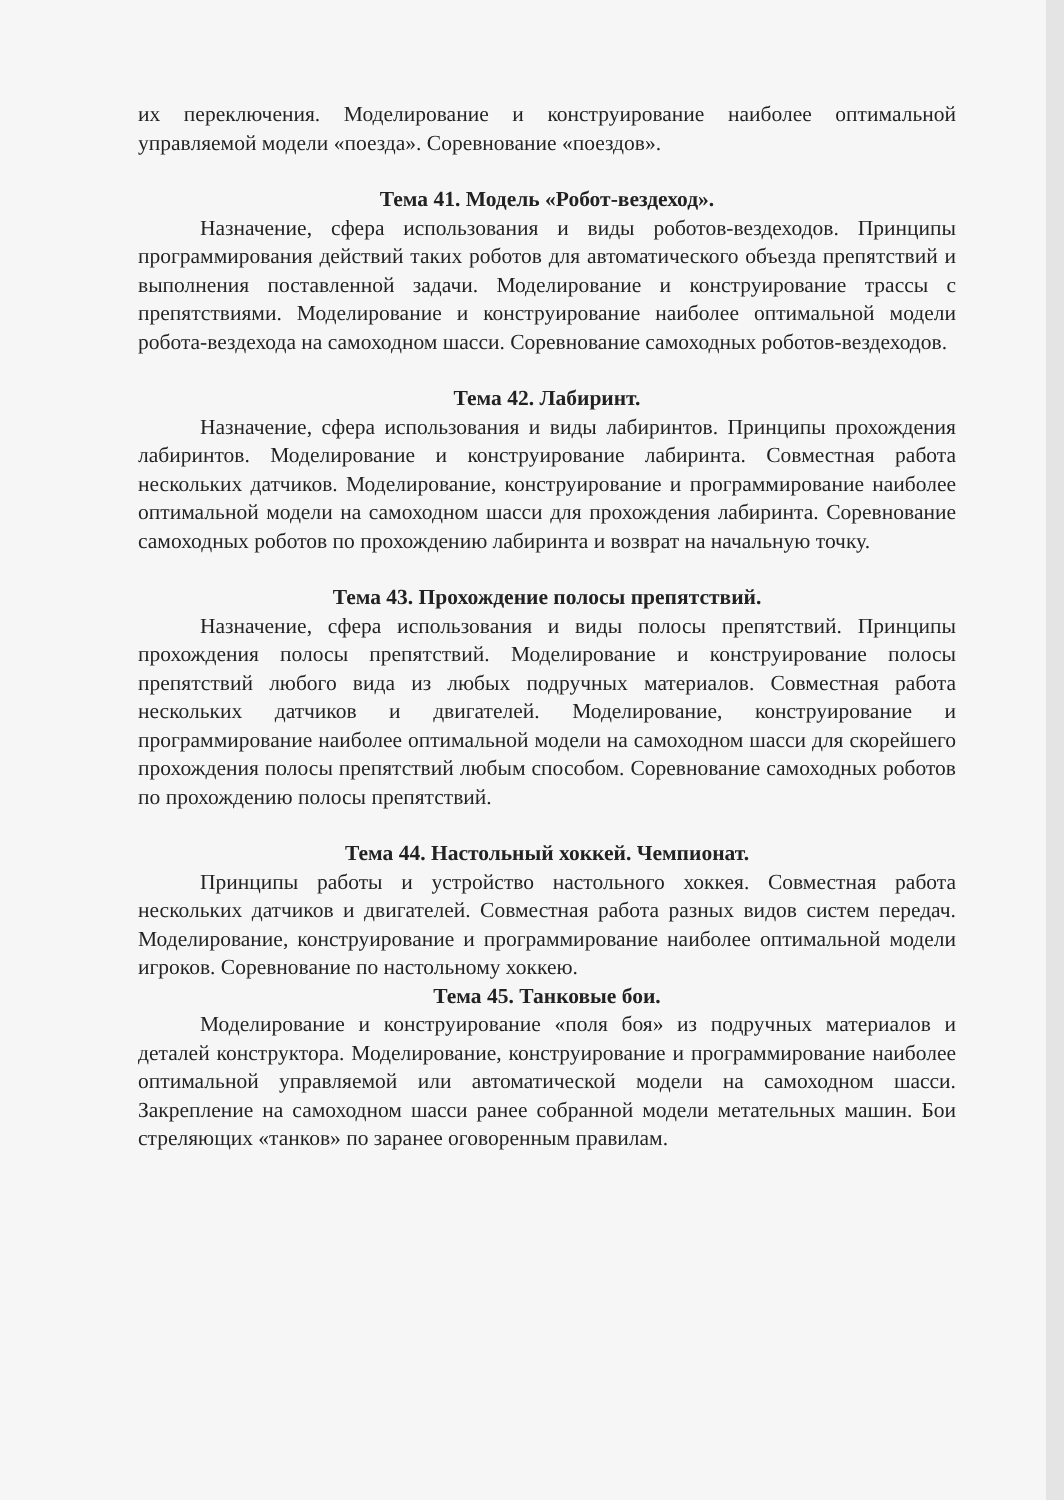их переключения. Моделирование и конструирование наиболее оптимальной управляемой модели «поезда». Соревнование «поездов».
Тема 41. Модель «Робот-вездеход».
Назначение, сфера использования и виды роботов-вездеходов. Принципы программирования действий таких роботов для автоматического объезда препятствий и выполнения поставленной задачи. Моделирование и конструирование трассы с препятствиями. Моделирование и конструирование наиболее оптимальной модели робота-вездехода на самоходном шасси. Соревнование самоходных роботов-вездеходов.
Тема 42. Лабиринт.
Назначение, сфера использования и виды лабиринтов. Принципы прохождения лабиринтов. Моделирование и конструирование лабиринта. Совместная работа нескольких датчиков. Моделирование, конструирование и программирование наиболее оптимальной модели на самоходном шасси для прохождения лабиринта. Соревнование самоходных роботов по прохождению лабиринта и возврат на начальную точку.
Тема 43. Прохождение полосы препятствий.
Назначение, сфера использования и виды полосы препятствий. Принципы прохождения полосы препятствий. Моделирование и конструирование полосы препятствий любого вида из любых подручных материалов. Совместная работа нескольких датчиков и двигателей. Моделирование, конструирование и программирование наиболее оптимальной модели на самоходном шасси для скорейшего прохождения полосы препятствий любым способом. Соревнование самоходных роботов по прохождению полосы препятствий.
Тема 44. Настольный хоккей. Чемпионат.
Принципы работы и устройство настольного хоккея. Совместная работа нескольких датчиков и двигателей. Совместная работа разных видов систем передач. Моделирование, конструирование и программирование наиболее оптимальной модели игроков. Соревнование по настольному хоккею.
Тема 45. Танковые бои.
Моделирование и конструирование «поля боя» из подручных материалов и деталей конструктора. Моделирование, конструирование и программирование наиболее оптимальной управляемой или автоматической модели на самоходном шасси. Закрепление на самоходном шасси ранее собранной модели метательных машин. Бои стреляющих «танков» по заранее оговоренным правилам.